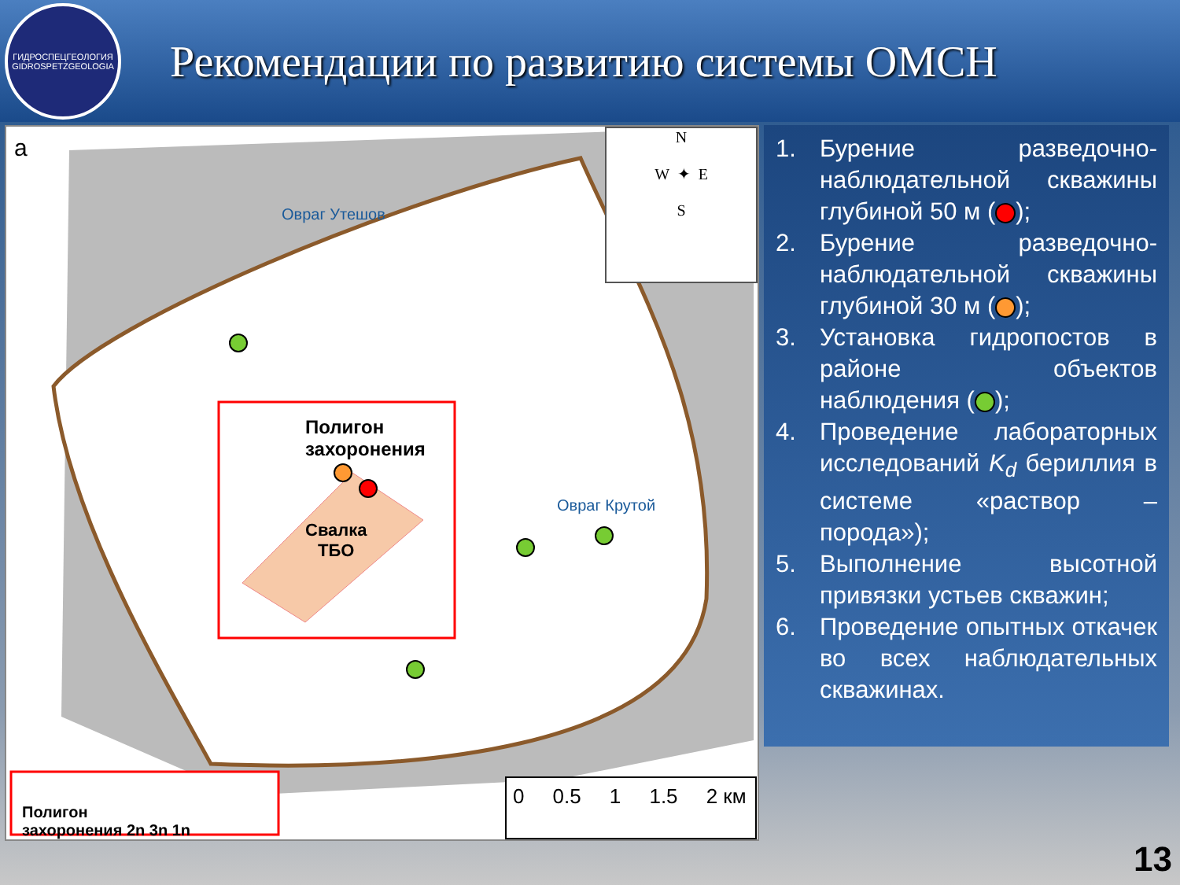ГИДРОСПЕЦГЕОЛОГИЯ
GIDROSPETZGEOLOGIA
Рекомендации по развитию системы ОМСН
а
Полигон
захоронения
Свалка
ТБО
Овраг Утешов
Овраг Крутой
N
W ✦ E
S
Полигон
захоронения 2n 3n 1n
0 0.5 1 1.5 2 км
1. Бурение разведочно-наблюдательной скважины глубиной 50 м ( );
2. Бурение разведочно-наблюдательной скважины глубиной 30 м ( );
3. Установка гидропостов в районе объектов наблюдения ( );
4. Проведение лабораторных исследований K<sub>d</sub> бериллия в системе «раствор – порода»);
5. Выполнение высотной привязки устьев скважин;
6. Проведение опытных откачек во всех наблюдательных скважинах.
13